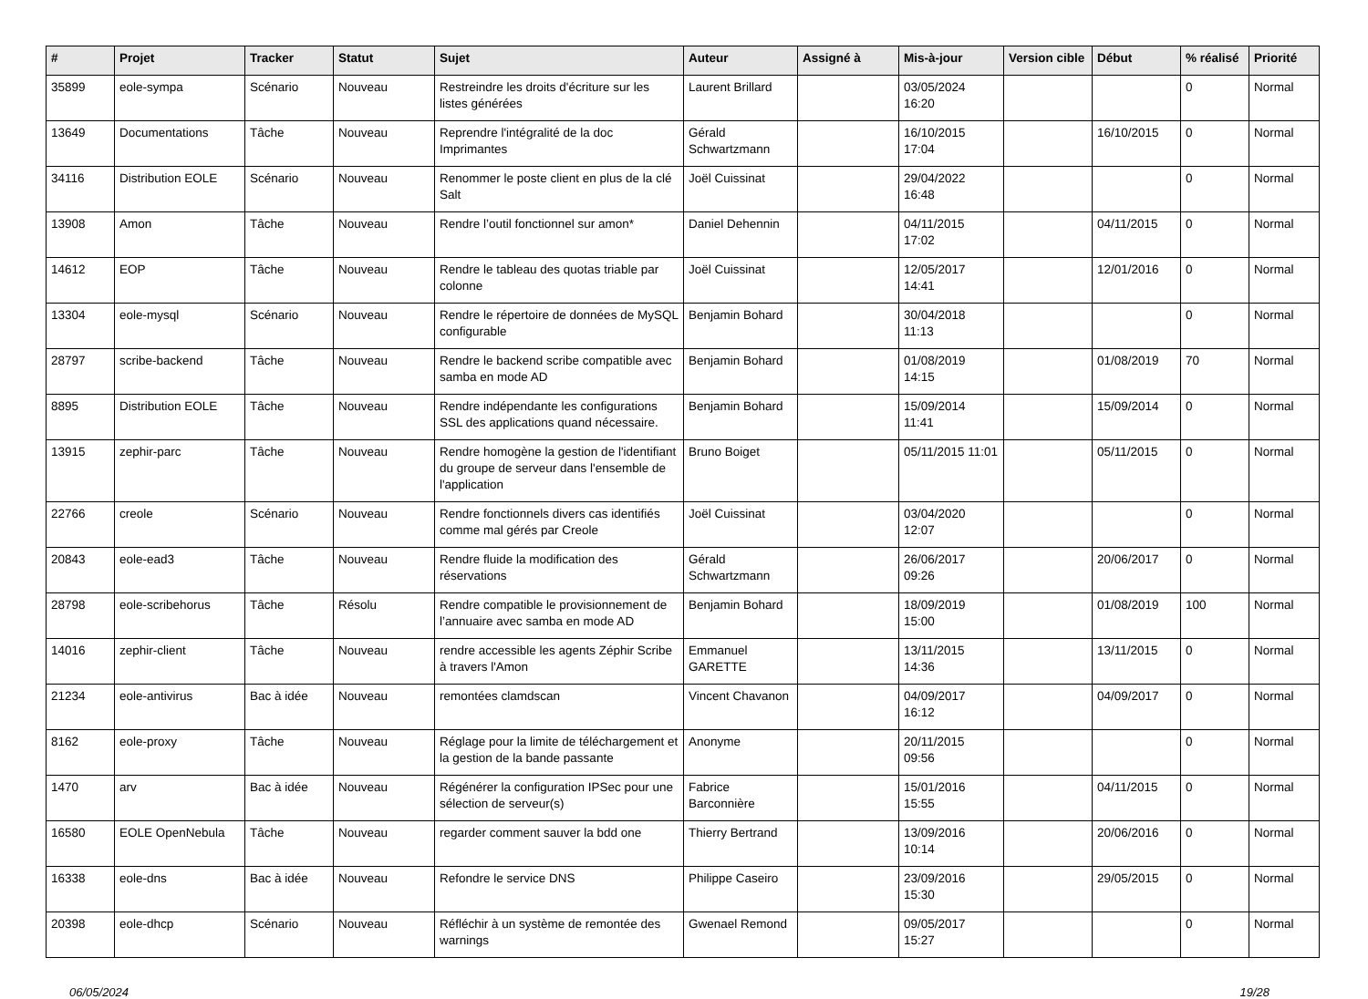| # | Projet | Tracker | Statut | Sujet | Auteur | Assigné à | Mis-à-jour | Version cible | Début | % réalisé | Priorité |
| --- | --- | --- | --- | --- | --- | --- | --- | --- | --- | --- | --- |
| 35899 | eole-sympa | Scénario | Nouveau | Restreindre les droits d'écriture sur les listes générées | Laurent Brillard | | 03/05/2024 16:20 | | | 0 | Normal |
| 13649 | Documentations | Tâche | Nouveau | Reprendre l'intégralité de la doc Imprimantes | Gérald Schwartzmann | | 16/10/2015 17:04 | | 16/10/2015 | 0 | Normal |
| 34116 | Distribution EOLE | Scénario | Nouveau | Renommer le poste client en plus de la clé Salt | Joël Cuissinat | | 29/04/2022 16:48 | | | 0 | Normal |
| 13908 | Amon | Tâche | Nouveau | Rendre l’outil fonctionnel sur amon* | Daniel Dehennin | | 04/11/2015 17:02 | | 04/11/2015 | 0 | Normal |
| 14612 | EOP | Tâche | Nouveau | Rendre le tableau des quotas triable par colonne | Joël Cuissinat | | 12/05/2017 14:41 | | 12/01/2016 | 0 | Normal |
| 13304 | eole-mysql | Scénario | Nouveau | Rendre le répertoire de données de MySQL configurable | Benjamin Bohard | | 30/04/2018 11:13 | | | 0 | Normal |
| 28797 | scribe-backend | Tâche | Nouveau | Rendre le backend scribe compatible avec samba en mode AD | Benjamin Bohard | | 01/08/2019 14:15 | | 01/08/2019 | 70 | Normal |
| 8895 | Distribution EOLE | Tâche | Nouveau | Rendre indépendante les configurations SSL des applications quand nécessaire. | Benjamin Bohard | | 15/09/2014 11:41 | | 15/09/2014 | 0 | Normal |
| 13915 | zephir-parc | Tâche | Nouveau | Rendre homogène la gestion de l'identifiant du groupe de serveur dans l'ensemble de l'application | Bruno Boiget | | 05/11/2015 11:01 | | 05/11/2015 | 0 | Normal |
| 22766 | creole | Scénario | Nouveau | Rendre fonctionnels divers cas identifiés comme mal gérés par Creole | Joël Cuissinat | | 03/04/2020 12:07 | | | 0 | Normal |
| 20843 | eole-ead3 | Tâche | Nouveau | Rendre fluide la modification des réservations | Gérald Schwartzmann | | 26/06/2017 09:26 | | 20/06/2017 | 0 | Normal |
| 28798 | eole-scribehorus | Tâche | Résolu | Rendre compatible le provisionnement de l’annuaire avec samba en mode AD | Benjamin Bohard | | 18/09/2019 15:00 | | 01/08/2019 | 100 | Normal |
| 14016 | zephir-client | Tâche | Nouveau | rendre accessible les agents Zéphir Scribe à travers l'Amon | Emmanuel GARETTE | | 13/11/2015 14:36 | | 13/11/2015 | 0 | Normal |
| 21234 | eole-antivirus | Bac à idée | Nouveau | remontées clamdscan | Vincent Chavanon | | 04/09/2017 16:12 | | 04/09/2017 | 0 | Normal |
| 8162 | eole-proxy | Tâche | Nouveau | Réglage pour la limite de téléchargement et la gestion de la bande passante | Anonyme | | 20/11/2015 09:56 | | | 0 | Normal |
| 1470 | arv | Bac à idée | Nouveau | Régénérer la configuration IPSec pour une sélection de serveur(s) | Fabrice Barconnière | | 15/01/2016 15:55 | | 04/11/2015 | 0 | Normal |
| 16580 | EOLE OpenNebula | Tâche | Nouveau | regarder comment sauver la bdd one | Thierry Bertrand | | 13/09/2016 10:14 | | 20/06/2016 | 0 | Normal |
| 16338 | eole-dns | Bac à idée | Nouveau | Refondre le service DNS | Philippe Caseiro | | 23/09/2016 15:30 | | 29/05/2015 | 0 | Normal |
| 20398 | eole-dhcp | Scénario | Nouveau | Réfléchir à un système de remontée des warnings | Gwenael Remond | | 09/05/2017 15:27 | | | 0 | Normal |
06/05/2024 19/28